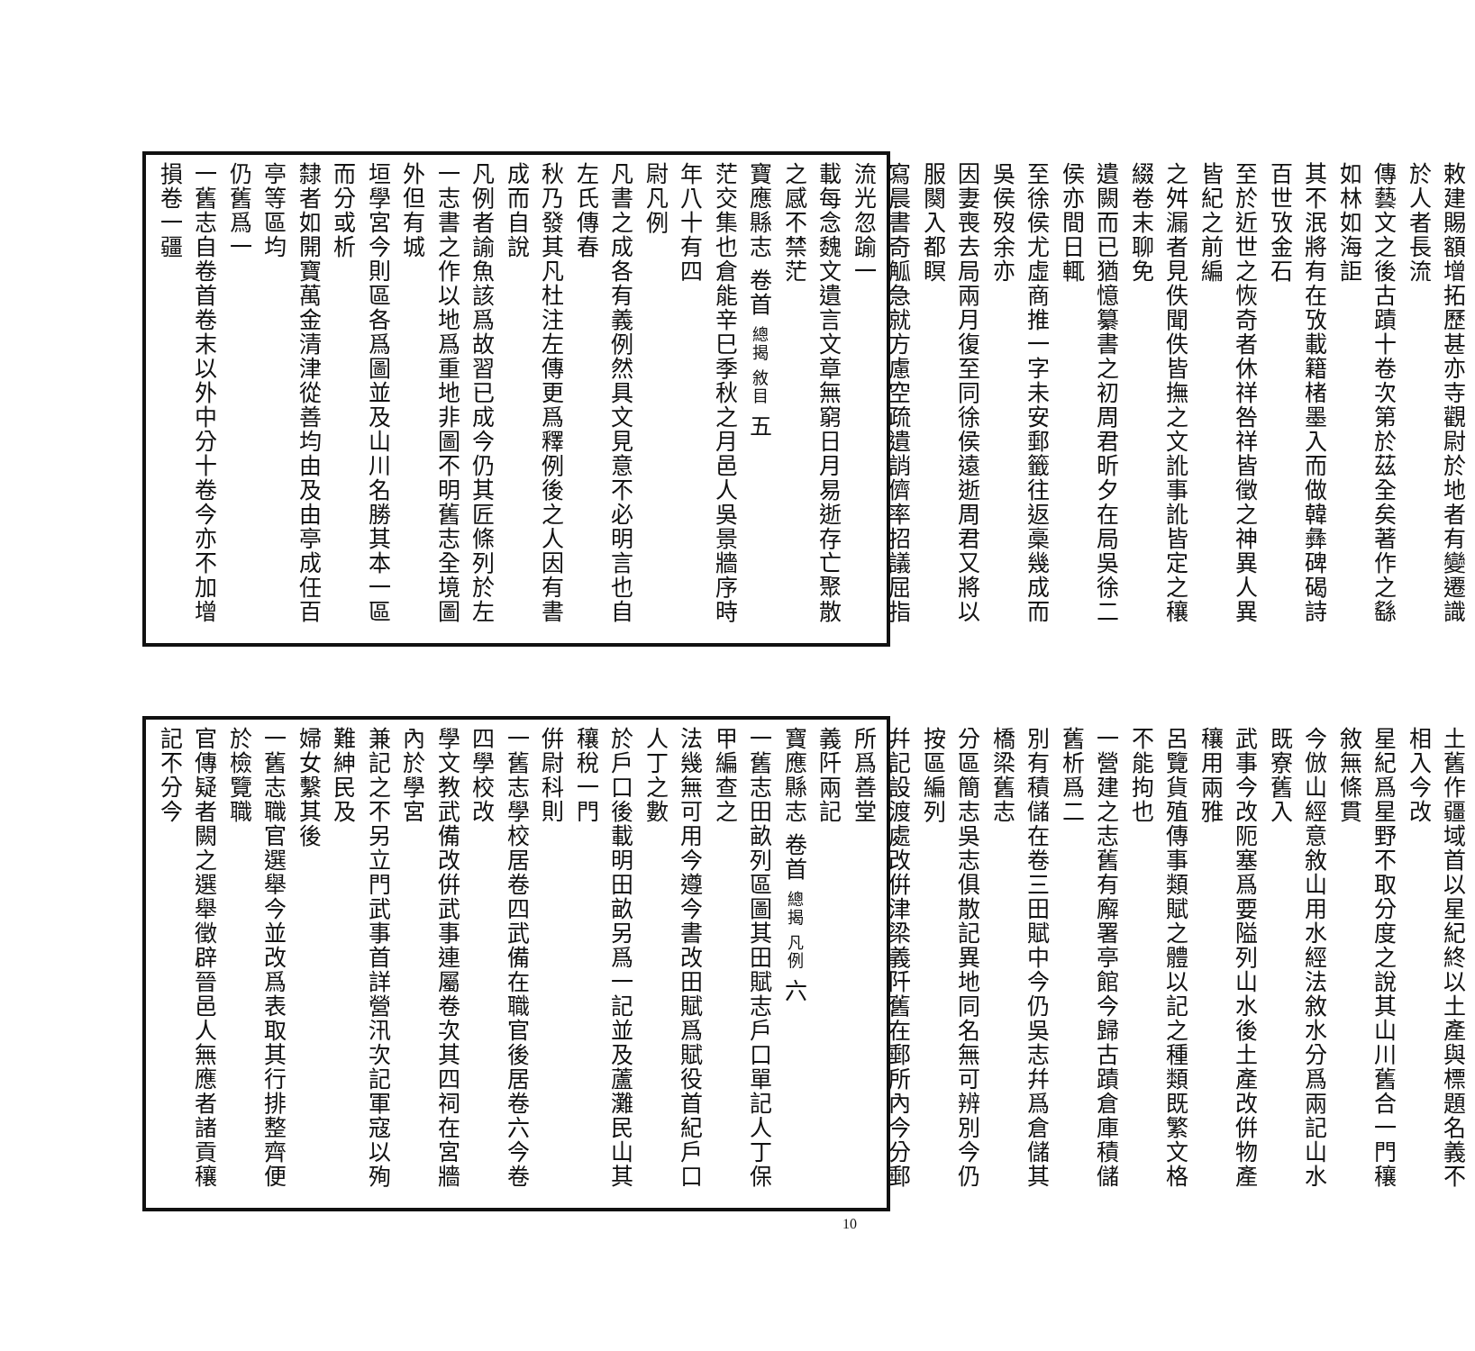敕建賜額增拓歷甚亦寺觀尉於地者有變遷識於人者長流
傳藝文之後古蹟十卷次第於茲全矣著作之繇如林如海詎
其不泯將有在攷載籍楮墨入而做韓彝碑碣詩百世攷金石
至於近世之恢奇者休祥咎祥皆徵之神異人異皆紀之前編
之舛漏者見佚聞佚皆撫之文訛事訛皆定之穰綴卷末聊免
遺闕而已猶憶纂書之初周君昕夕在局吳徐二侯亦間日輒
至徐侯尤虛商推一字未安郵籤往返槀幾成而吳侯歿余亦
因妻喪去局兩月復至同徐侯遠逝周君又將以服闋入都瞑
寫晨書奇觚急就方慮空疏遺誚儕率招議屈指流光忽踰一
載每念魏文遺言文章無窮日月易逝存亡聚散之感不禁茫
寶應縣志 卷首 總揭 敘目 五
茫交集也倉能辛巳季秋之月邑人吳景牆序時年八十有四
尉凡例
凡書之成各有義例然具文見意不必明言也自左氏傳春
秋乃發其凡杜注左傳更爲釋例後之人因有書成而自說
凡例者諭魚該爲故習已成今仍其匠條列於左
一志書之作以地爲重地非圖不明舊志全境圖外但有城
垣學宮今則區各爲圖並及山川名勝其本一區而分或析
隸者如開寶萬金清津從善均由及由亭成任百亭等區均
仍舊爲一
一舊志自卷首卷末以外中分十卷今亦不加增損卷一疆
土舊作疆域首以星紀終以土產與標題名義不相入今改
星紀爲星野不取分度之說其山川舊合一門穰敘無條貫
今倣山經意敘山用水經法敘水分爲兩記山水既寮舊入
武事今改阨塞爲要隘列山水後土產改倂物產穰用兩雅
呂覽貨殖傳事類賦之體以記之種類既繁文格不能拘也
一營建之志舊有廨署亭館今歸古蹟倉庫積儲舊析爲二
別有積儲在卷三田賦中今仍吳志幷爲倉儲其橋梁舊志
分區簡志吳志俱散記異地同名無可辨別今仍按區編列
幷記設渡處改倂津梁義阡舊在郵所內今分郵所爲善堂
義阡兩記
寶應縣志 卷首 總揭 凡例 六
一舊志田畝列區圖其田賦志戶口單記人丁保甲編查之
法幾無可用今遵今書改田賦爲賦役首紀戶口人丁之數
於戶口後載明田畝另爲一記並及蘆灘民山其穰稅一門
倂尉科則
一舊志學校居卷四武備在職官後居卷六今卷四學校改
學文教武備改倂武事連屬卷次其四祠在宮牆內於學宮
兼記之不另立門武事首詳營汛次記軍寇以殉難紳民及
婦女繫其後
一舊志職官選舉今並改爲表取其行排整齊便於檢覽職
官傳疑者闕之選舉徵辟晉邑人無應者諸貢穰記不分今
10